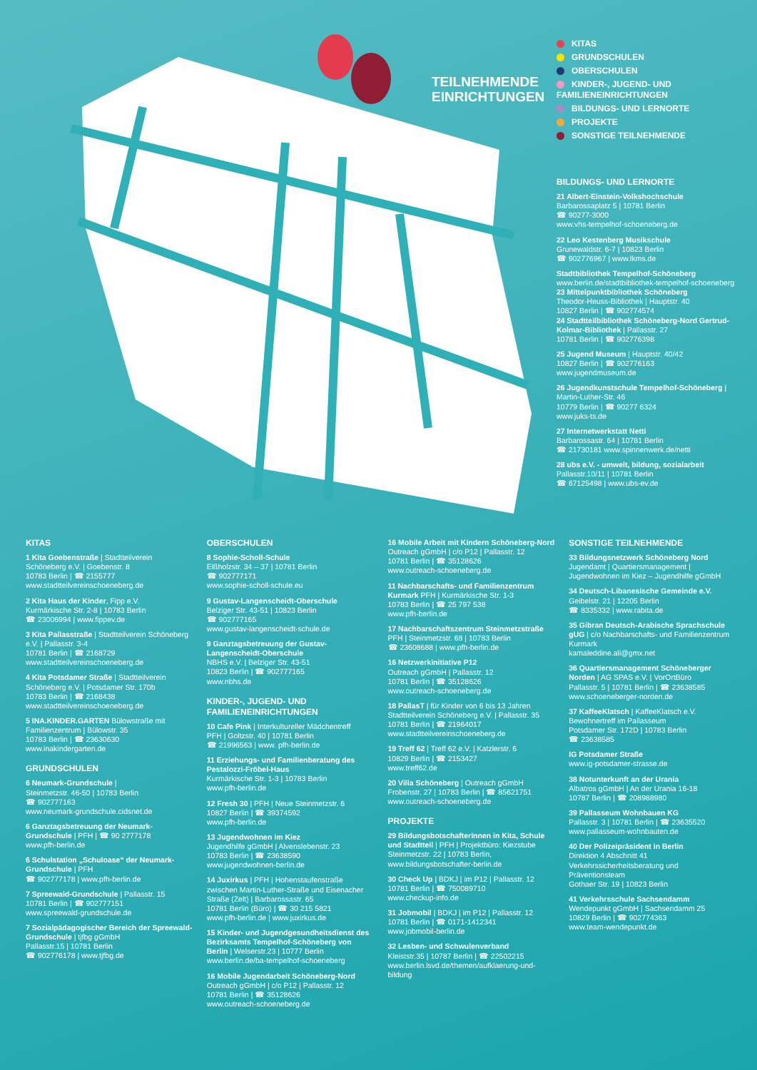TEILNEHMENDE
EINRICHTUNGEN
KITAS
GRUNDSCHULEN
OBERSCHULEN
KINDER-, JUGEND- UND FAMILIENEINRICHTUNGEN
BILDUNGS- UND LERNORTE
PROJEKTE
SONSTIGE TEILNEHMENDE
BILDUNGS- UND LERNORTE
21 Albert-Einstein-Volkshochschule
Barbarossaplatz 5 | 10781 Berlin
☎ 90277-3000
www.vhs-tempelhof-schoeneberg.de
22 Leo Kestenberg Musikschule
Grunewaldstr. 6-7 | 10823 Berlin
☎ 902776967 | www.lkms.de
Stadtbibliothek Tempelhof-Schöneberg
www.berlin.de/stadtbibliothek-tempelhof-schoeneberg
23 Mittelpunktbibliothek Schöneberg
Theodor-Heuss-Bibliothek | Hauptstr. 40
10827 Berlin | ☎ 902774574
24 Stadtteilbibliothek Schöneberg-Nord Gertrud-Kolmar-Bibliothek | Pallasstr. 27
10781 Berlin | ☎ 902776398
25 Jugend Museum | Hauptstr. 40/42
10827 Berlin | ☎ 902776163
www.jugendmuseum.de
26 Jugendkunstschule Tempelhof-Schöneberg | Martin-Luther-Str. 46
10779 Berlin | ☎ 90277 6324
www.juks-ts.de
27 Internetwerkstatt Netti
Barbarossastr. 64 | 10781 Berlin
☎ 21730181 www.spinnenwerk.de/netti
28 ubs e.V. - umwelt, bildung, sozialarbeit
Pallasstr.10/11 | 10781 Berlin
☎ 67125498 | www.ubs-ev.de
KITAS
1 Kita Goebenstraße | Stadtteilverein Schöneberg e.V. | Goebenstr. 8
10783 Berlin | ☎ 2155777
www.stadtteilvereinschoeneberg.de
2 Kita Haus der Kinder, Fipp e.V.
Kurmärkische Str. 2-8 | 10783 Berlin
☎ 23006994 | www.fippev.de
3 Kita Pallasstraße | Stadtteilverein Schöneberg e.V. | Pallasstr. 3-4
10781 Berlin | ☎ 2168729
www.stadtteilvereinschoeneberg.de
4 Kita Potsdamer Straße | Stadtteilverein Schöneberg e.V. | Potsdamer Str. 170b
10783 Berlin | ☎ 2168438
www.stadtteilvereinschoeneberg.de
5 INA.KINDER.GARTEN Bülowstraße mit Familienzentrum | Bülowstr. 35
10783 Berlin | ☎ 23630630
www.inakindergarten.de
GRUNDSCHULEN
6 Neumark-Grundschule |
Steinmetzstr. 46-50 | 10783 Berlin
☎ 902777163
www.neumark-grundschule.cidsnet.de
6 Ganztagsbetreuung der Neumark-Grundschule | PFH | ☎ 90 2777178
www.pfh-berlin.de
6 Schulstation „Schuloase“ der Neumark-Grundschule | PFH
☎ 902777178 | www.pfh-berlin.de
7 Spreewald-Grundschule | Pallasstr. 15
10781 Berlin | ☎ 902777151
www.spreewald-grundschule.de
7 Sozialpädagogischer Bereich der Spreewald-Grundschule | tjfbg gGmbH
Pallasstr.15 | 10781 Berlin
☎ 902776178 | www.tjfbg.de
OBERSCHULEN
8 Sophie-Scholl-Schule
Elßholzstr. 34 – 37 | 10781 Berlin
☎ 902777171
www.sophie-scholl-schule.eu
9 Gustav-Langenscheidt-Oberschule
Belziger Str. 43-51 | 10823 Berlin
☎ 902777165
www.gustav-langenscheidt-schule.de
9 Ganztagsbetreuung der Gustav-Langenscheidt-Oberschule
NBHS e.V. | Belziger Str. 43-51
10823 Berlin | ☎ 902777165
www.nbhs.de
KINDER-, JUGEND- UND FAMILIENEINRICHTUNGEN
10 Cafe Pink | Interkultureller Mädchentreff
PFH | Goltzstr. 40 | 10781 Berlin
☎ 21996563 | www. pfh-berlin.de
11 Erziehungs- und Familienberatung des Pestalozzi-Fröbel-Haus
Kurmärkische Str. 1-3 | 10783 Berlin
www.pfh-berlin.de
12 Fresh 30 | PFH | Neue Steinmetzstr. 6
10827 Berlin | ☎ 39374592
www.pfh-berlin.de
13 Jugendwohnen im Kiez
Jugendhilfe gGmbH | Alvenslebenstr. 23
10783 Berlin | ☎ 23638590
www.jugendwohnen-berlin.de
14 Juxirkus | PFH | Hohenstaufenstraße zwischen Martin-Luther-Straße und Eisenacher Straße (Zelt) | Barbarossastr. 65
10781 Berlin (Büro) | ☎ 30 215 5821
www.pfh-berlin.de | www.juxirkus.de
15 Kinder- und Jugendgesundheitsdienst des Bezirksamts Tempelhof-Schöneberg von Berlin | Welserstr.23 | 10777 Berlin
www.berlin.de/ba-tempelhof-schoeneberg
16 Mobile Jugendarbeit Schöneberg-Nord
Outreach gGmbH | c/o P12 | Pallasstr. 12
10781 Berlin | ☎ 35128626
www.outreach-schoeneberg.de
16 Mobile Arbeit mit Kindern Schöneberg-Nord
Outreach gGmbH | c/o P12 | Pallasstr. 12
10781 Berlin | ☎ 35128626
www.outreach-schoeneberg.de
11 Nachbarschafts- und Familienzentrum Kurmark PFH | Kurmärkische Str. 1-3
10783 Berlin | ☎ 25 797 538
www.pfh-berlin.de
17 Nachbarschaftszentrum Steinmetzstraße
PFH | Steinmetzstr. 68 | 10783 Berlin
☎ 23608688 | www.pfh-berlin.de
16 Netzwerkinitiative P12
Outreach gGmbH | Pallasstr. 12
10781 Berlin | ☎ 35128626
www.outreach-schoeneberg.de
18 PallasT | für Kinder von 6 bis 13 Jahren
Stadtteilverein Schöneberg e.V. | Pallasstr. 35
10781 Berlin | ☎ 21964017
www.stadtteilvereinschoeneberg.de
19 Treff 62 | Treff 62 e.V. | Katzlerstr. 6
10829 Berlin | ☎ 2153427
www.treff62.de
20 Villa Schöneberg | Outreach gGmbH
Frobenstr. 27 | 10783 Berlin | ☎ 85621751
www.outreach-schoeneberg.de
PROJEKTE
29 BildungsbotschafterInnen in Kita, Schule und Stadtteil | PFH | Projektbüro: Kiezstube
Steinmetzstr. 22 | 10783 Berlin,
www.bildungsbotschafter-berlin.de
30 Check Up | BDKJ | im P12 | Pallasstr. 12
10781 Berlin | ☎ 750089710
www.checkup-info.de
31 Jobmobil | BDKJ | im P12 | Pallasstr. 12
10781 Berlin | ☎ 0171-1412341
www.jobmobil-berlin.de
32 Lesben- und Schwulenverband
Kleiststr.35 | 10787 Berlin | ☎ 22502215
www.berlin.lsvd.de/themen/aufklaerung-und-bildung
SONSTIGE TEILNEHMENDE
33 Bildungsnetzwerk Schöneberg Nord
Jugendamt | Quartiersmanagement | Jugendwohnen im Kiez – Jugendhilfe gGmbH
34 Deutsch-Libanesische Gemeinde e.V.
Geibelstr. 21 | 12205 Berlin
☎ 8335332 | www.rabita.de
35 Gibran Deutsch-Arabische Sprachschule gUG | c/o Nachbarschafts- und Familienzentrum Kurmark
kamaleddine.ali@gmx.net
36 Quartiersmanagement Schöneberger Norden | AG SPAS e.V. | VorOrtBüro
Pallasstr. 5 | 10781 Berlin | ☎ 23638585
www.schoeneberger-norden.de
37 KaffeeKlatsch | KaffeeKlatsch e.V.
Bewohnertreff im Pallasseum
Potsdamer Str. 172D | 10783 Berlin
☎ 23638585
IG Potsdamer Straße
www.ig-potsdamer-strasse.de
38 Notunterkunft an der Urania
Albatros gGmbH | An der Urania 16-18
10787 Berlin | ☎ 208988980
39 Pallasseum Wohnbauen KG
Pallasstr. 3 | 10781 Berlin | ☎ 23635520
www.pallasseum-wohnbauten.de
40 Der Polizeipräsident in Berlin
Direktion 4 Abschnitt 41
Verkehrssicherheitsberatung und Präventionsteam
Gothaer Str. 19 | 10823 Berlin
41 Verkehrsschule Sachsendamm
Wendepunkt gGmbH | Sachsendamm 25
10829 Berlin | ☎ 902774363
www.team-wendepunkt.de